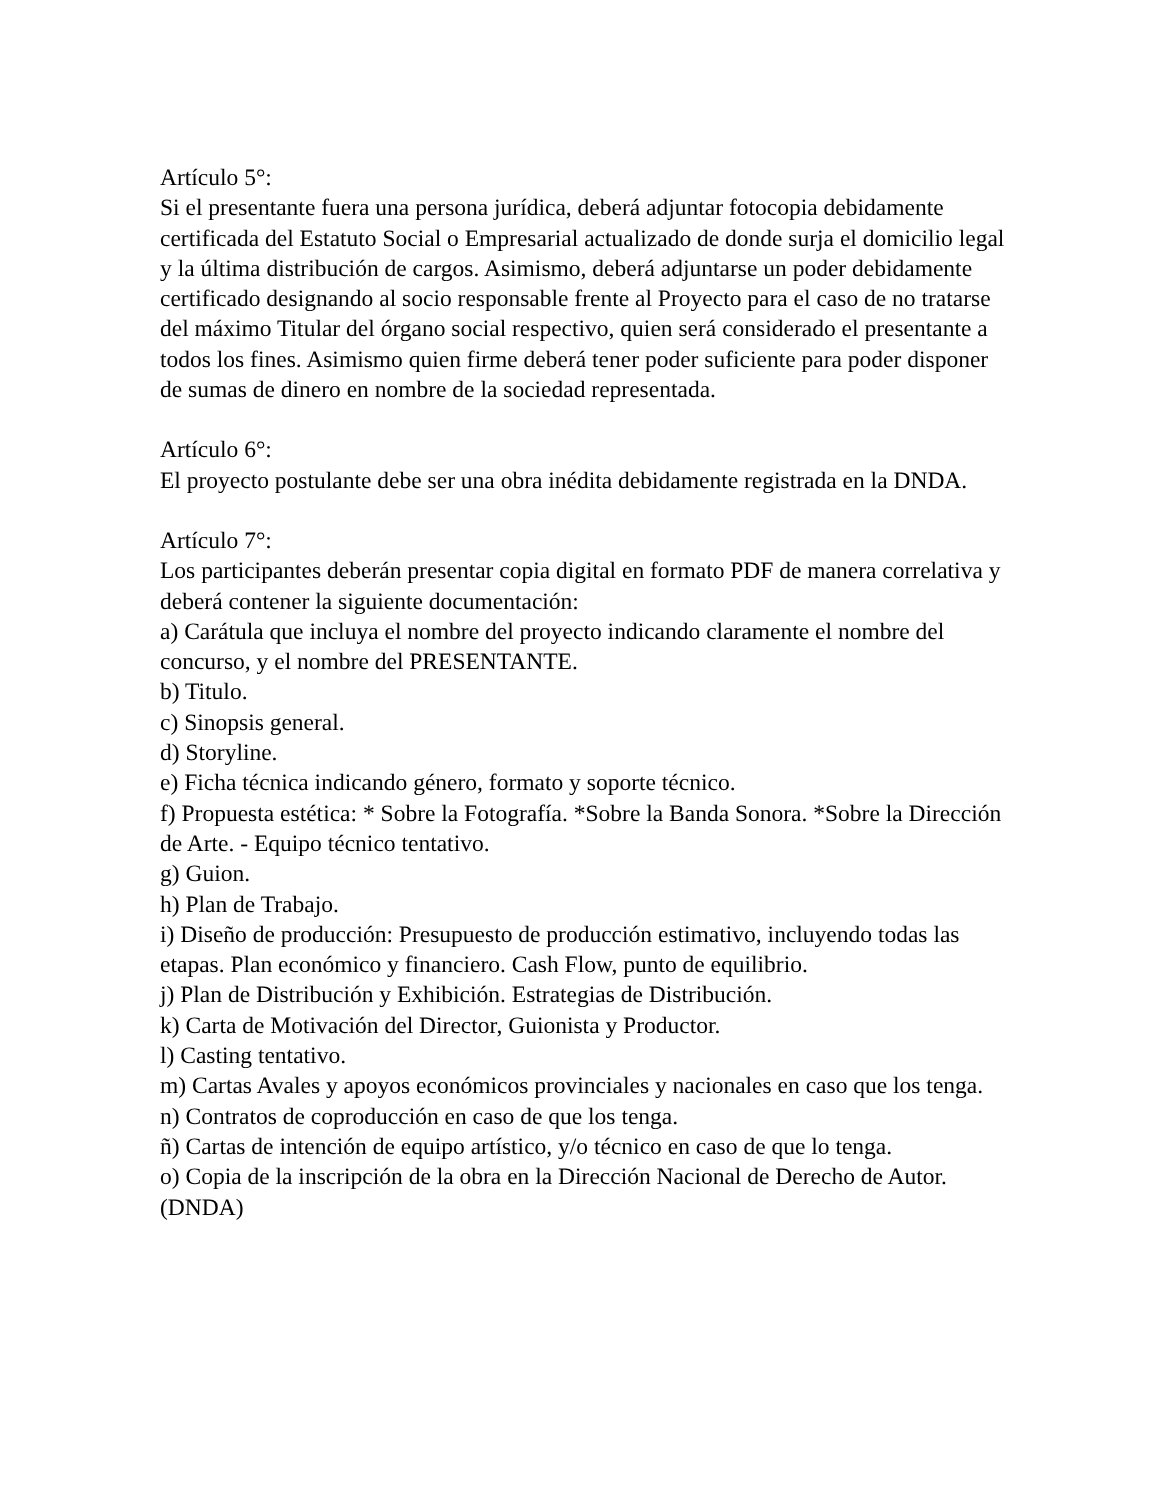Artículo 5°:
Si el presentante fuera una persona jurídica, deberá adjuntar fotocopia debidamente certificada del Estatuto Social o Empresarial actualizado de donde surja el domicilio legal y la última distribución de cargos. Asimismo, deberá adjuntarse un poder debidamente certificado designando al socio responsable frente al Proyecto para el caso de no tratarse del máximo Titular del órgano social respectivo, quien será considerado el presentante a todos los fines. Asimismo quien firme deberá tener poder suficiente para poder disponer de sumas de dinero en nombre de la sociedad representada.
Artículo 6°:
El proyecto postulante debe ser una obra inédita debidamente registrada en la DNDA.
Artículo 7°:
Los participantes deberán presentar copia digital en formato PDF de manera correlativa y deberá contener la siguiente documentación:
a) Carátula que incluya el nombre del proyecto indicando claramente el nombre del concurso, y el nombre del PRESENTANTE.
b) Titulo.
c) Sinopsis general.
d) Storyline.
e) Ficha técnica indicando género, formato y soporte técnico.
f) Propuesta estética: * Sobre la Fotografía. *Sobre la Banda Sonora. *Sobre la Dirección de Arte. - Equipo técnico tentativo.
g) Guion.
h) Plan de Trabajo.
i) Diseño de producción: Presupuesto de producción estimativo, incluyendo todas las etapas. Plan económico y financiero. Cash Flow, punto de equilibrio.
j) Plan de Distribución y Exhibición. Estrategias de Distribución.
k) Carta de Motivación del Director, Guionista y Productor.
l) Casting tentativo.
m) Cartas Avales y apoyos económicos provinciales y nacionales en caso que los tenga.
n) Contratos de coproducción en caso de que los tenga.
ñ) Cartas de intención de equipo artístico, y/o técnico en caso de que lo tenga.
o) Copia de la inscripción de la obra en la Dirección Nacional de Derecho de Autor. (DNDA)